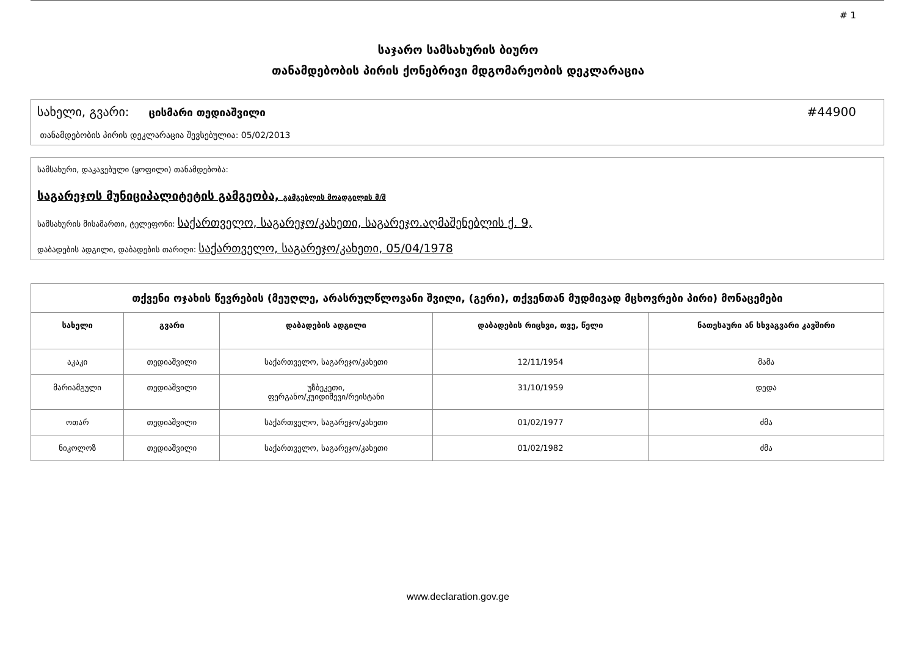# 1
საჯარო სამსახურის ბიურო
თანამდებობის პირის ქონებრივი მდგომარეობის დეკლარაცია
სახელი, გვარი: ცისმარი თედიაშვილი #44900
თანამდებობის პირის დეკლარაცია შევსებულია: 05/02/2013
სამსახური, დაკავებული (ყოფილი) თანამდებობა:
საგარეჯოს მუნიციპალიტეტის გამგეობა, გამგებლის მოადგილის მ/შ
სამსახურის მისამართი, ტელეფონი: საქართველო, საგარეჯო/კახეთი, საგარეჯო.აღმაშენებლის ქ. 9,
დაბადების ადგილი, დაბადების თარიღი: საქართველო, საგარეჯო/კახეთი, 05/04/1978
| თქვენი ოჯახის წევრების (მეუღლე, არასრულწლოვანი შვილი, (გერი), თქვენთან მუდმივად მცხოვრები პირი) მონაცემები | | | | |
| --- | --- | --- | --- | --- |
| სახელი | გვარი | დაბადების ადგილი | დაბადების რიცხვი, თვე, წელი | ნათესაური ან სხვაგვარი კავშირი |
| აკაკი | თედიაშვილი | საქართველო, საგარეჯო/კახეთი | 12/11/1954 | მამა |
| მარიამგული | თედიაშვილი | უზბეკეთი, ფერგანო/კუიდიშევი/რეისტანი | 31/10/1959 | დედა |
| ოთარ | თედიაშვილი | საქართველო, საგარეჯო/კახეთი | 01/02/1977 | ძმა |
| ნიკოლოზ | თედიაშვილი | საქართველო, საგარეჯო/კახეთი | 01/02/1982 | ძმა |
www.declaration.gov.ge